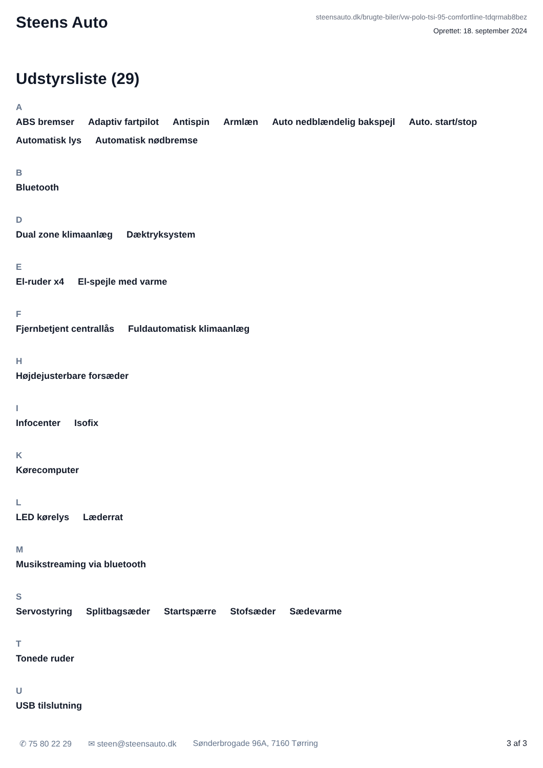Steens Auto
steensauto.dk/brugte-biler/vw-polo-tsi-95-comfortline-tdqrmab8bez
Oprettet: 18. september 2024
Udstyrsliste (29)
A
ABS bremser Adaptiv fartpilot Antispin Armlæn Auto nedblændelig bakspejl Auto. start/stop Automatisk lys Automatisk nødbremse
B
Bluetooth
D
Dual zone klimaanlæg Dæktryksystem
E
El-ruder x4 El-spejle med varme
F
Fjernbetjent centrallås Fuldautomatisk klimaanlæg
H
Højdejusterbare forsæder
I
Infocenter Isofix
K
Kørecomputer
L
LED kørelys Læderrat
M
Musikstreaming via bluetooth
S
Servostyring Splitbagsæder Startspærre Stofsæder Sædevarme
T
Tonede ruder
U
USB tilslutning
✆ 75 80 22 29 ✉ steen@steensauto.dk Sønderbrogade 96A, 7160 Tørring 3 af 3